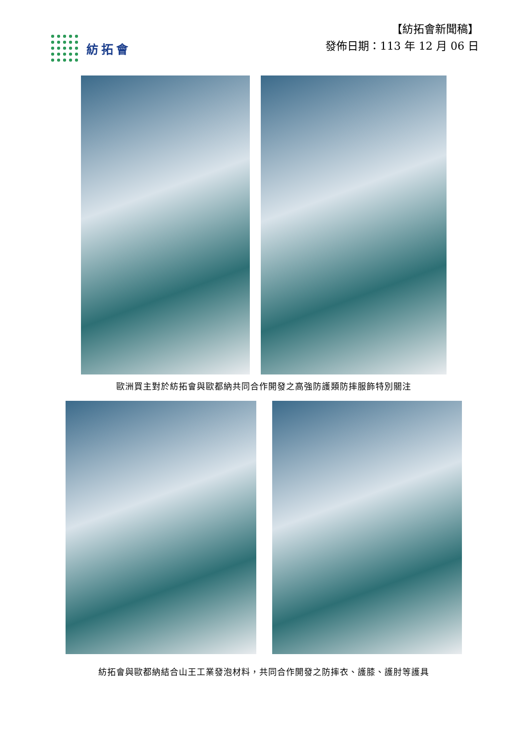紡拓會
【紡拓會新聞稿】
發佈日期：113 年 12 月 06 日
歐洲買主對於紡拓會與歐都納共同合作開發之高強防護類防摔服飾特別關注
紡拓會與歐都納結合山王工業發泡材料，共同合作開發之防摔衣、護膝、護肘等護具